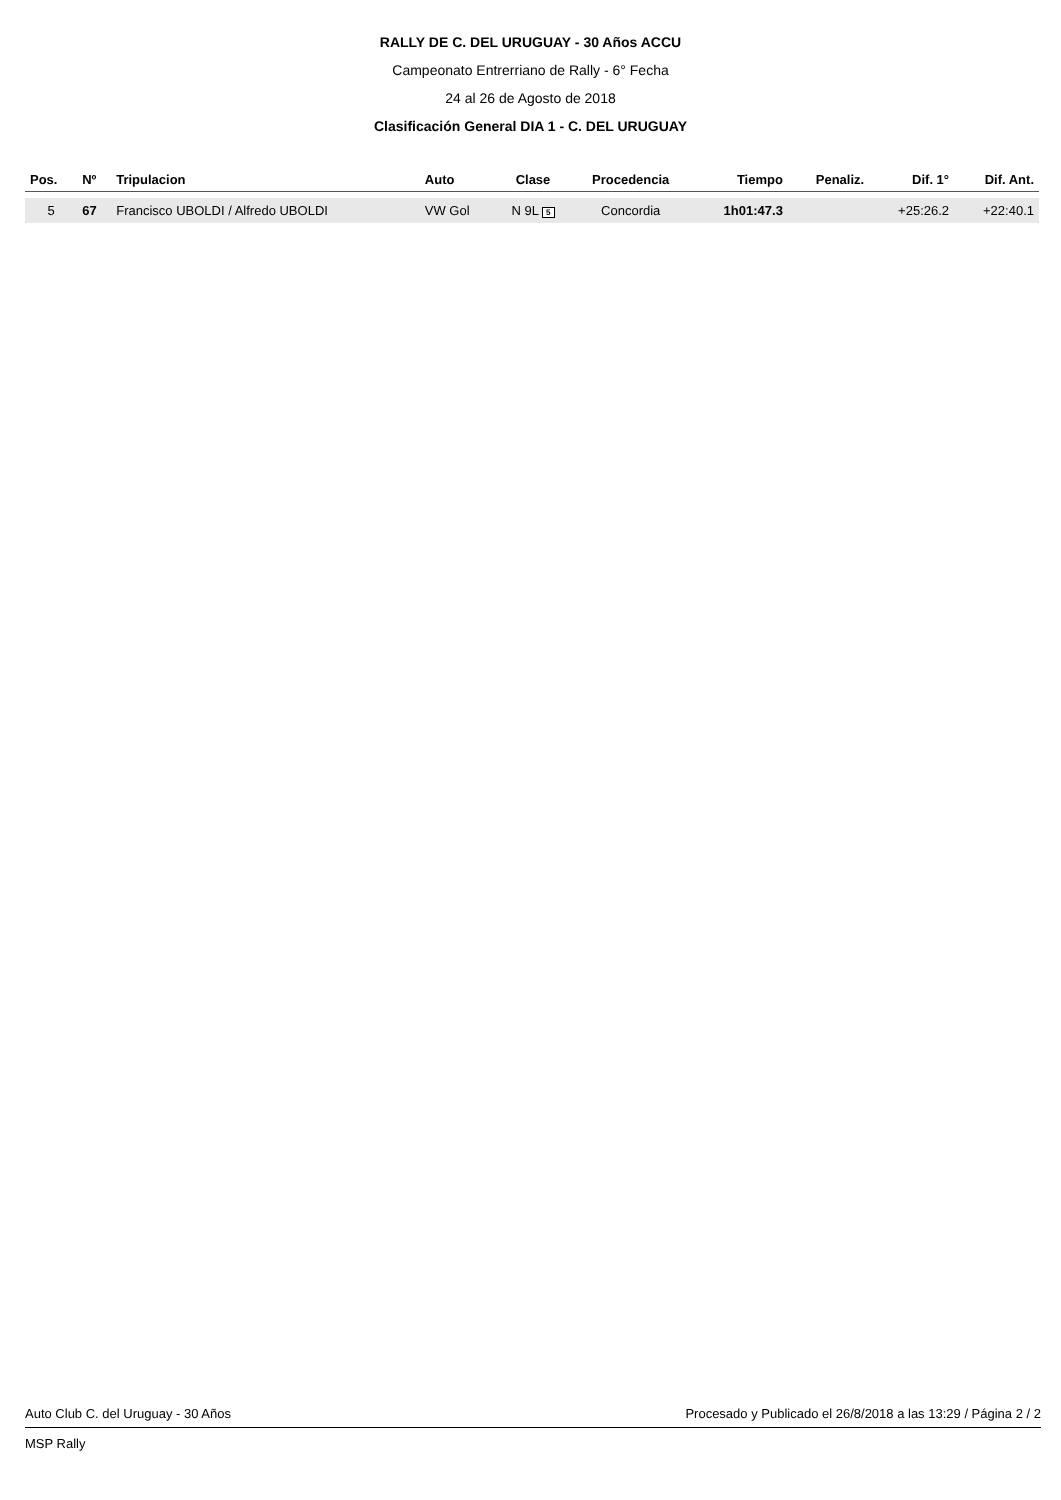RALLY DE C. DEL URUGUAY - 30 Años ACCU
Campeonato Entrerriano de Rally - 6° Fecha
24 al 26 de Agosto de 2018
Clasificación General DIA 1 - C. DEL URUGUAY
| Pos. | Nº | Tripulacion | Auto | Clase | Procedencia | Tiempo | Penaliz. | Dif. 1° | Dif. Ant. |
| --- | --- | --- | --- | --- | --- | --- | --- | --- | --- |
| 5 | 67 | Francisco UBOLDI / Alfredo UBOLDI | VW Gol | N 9L 5 | Concordia | 1h01:47.3 | | +25:26.2 | +22:40.1 |
Auto Club C. del Uruguay - 30 Años Procesado y Publicado el 26/8/2018 a las 13:29 / Página 2 / 2
MSP Rally